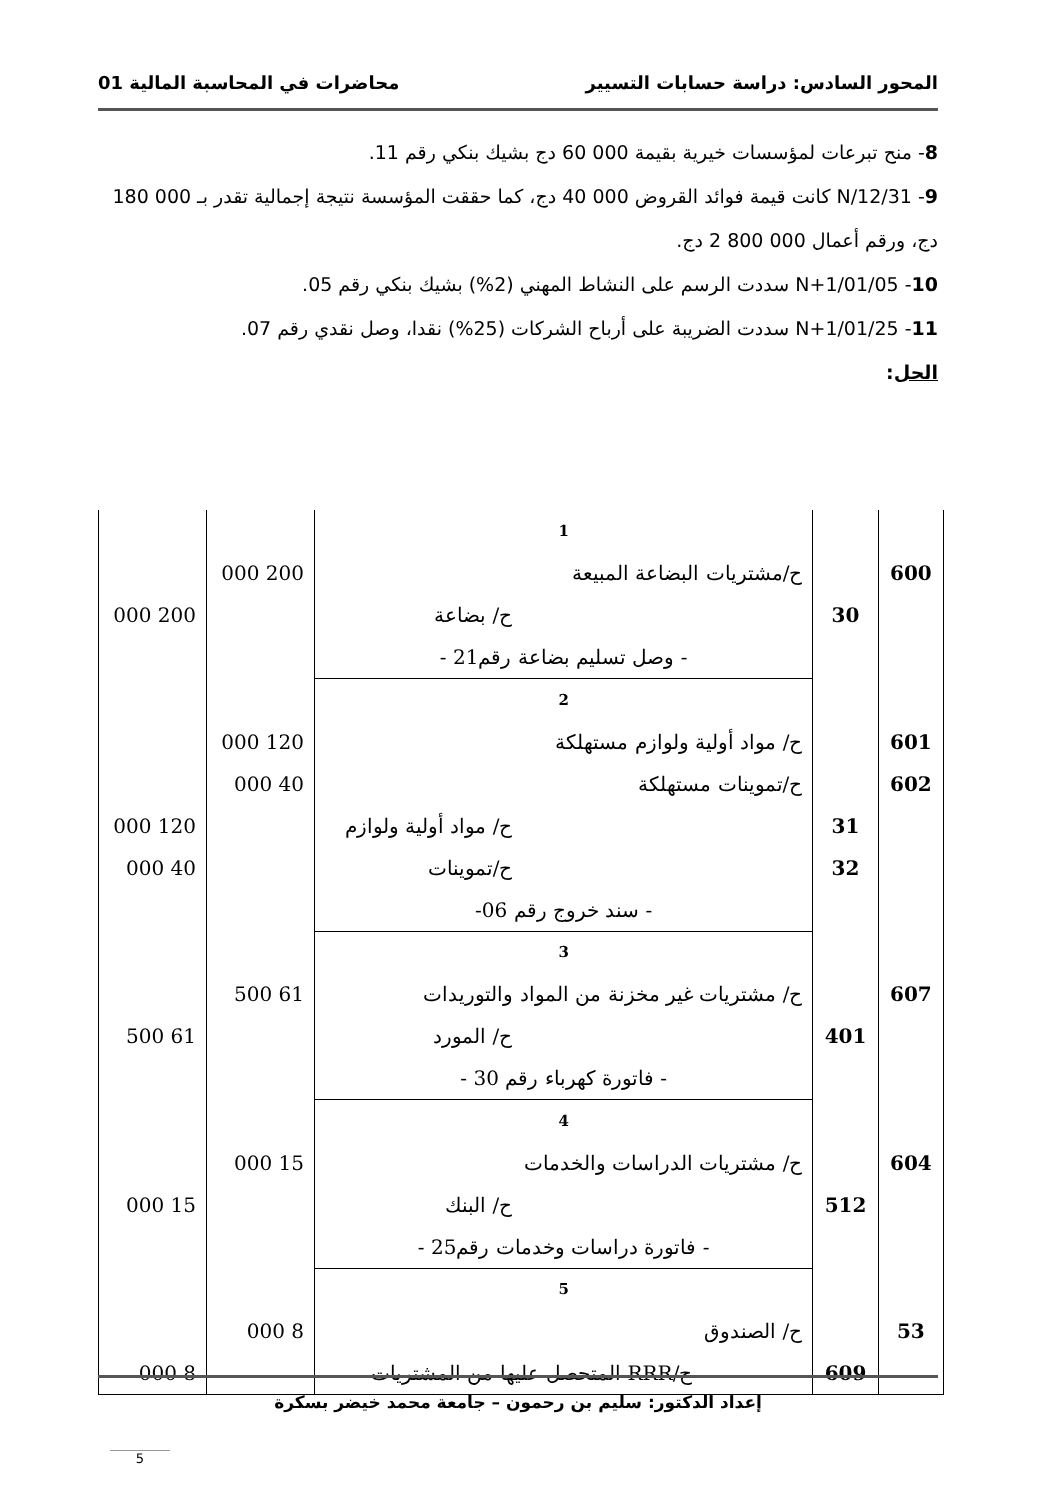المحور السادس: دراسة حسابات التسيير محاضرات في المحاسبة المالية 01
8- منح تبرعات لمؤسسات خيرية بقيمة 000 60 دج بشيك بنكي رقم 11.
9- N/12/31 كانت قيمة فوائد القروض 000 40 دج، كما حققت المؤسسة نتيجة إجمالية تقدر بـ 000 180 دج، ورقم أعمال 000 800 2 دج.
10- N+1/01/05 سددت الرسم على النشاط المهني (2%) بشيك بنكي رقم 05.
11- N+1/01/25 سددت الضريبة على أرباح الشركات (25%) نقدا، وصل نقدي رقم 07.
الحل:
| | | 1 | | |
| 600 | | ح/مشتريات البضاعة المبيعة | 200 000 | |
| | 30 | ح/ بضاعة | | 200 000 |
| | | - وصل تسليم بضاعة رقم21 - | | |
| | | 2 | | |
| 601 | | ح/ مواد أولية ولوازم مستهلكة | 120 000 | |
| 602 | | ح/تموينات مستهلكة | 40 000 | |
| | 31 | ح/ مواد أولية ولوازم | | 120 000 |
| | 32 | ح/تموينات | | 40 000 |
| | | - سند خروج رقم 06- | | |
| | | 3 | | |
| 607 | | ح/ مشتريات غير مخزنة من المواد والتوريدات | 61 500 | |
| | 401 | ح/ المورد | | 61 500 |
| | | - فاتورة كهرباء رقم 30 - | | |
| | | 4 | | |
| 604 | | ح/ مشتريات الدراسات والخدمات | 15 000 | |
| | 512 | ح/ البنك | | 15 000 |
| | | - فاتورة دراسات وخدمات رقم25 - | | |
| | | 5 | | |
| 53 | | ح/ الصندوق | 8 000 | |
| | 609 | ح/RRR المتحصل عليها من المشتريات | | 8 000 |
إعداد الدكتور: سليم بن رحمون – جامعة محمد خيضر بسكرة
5